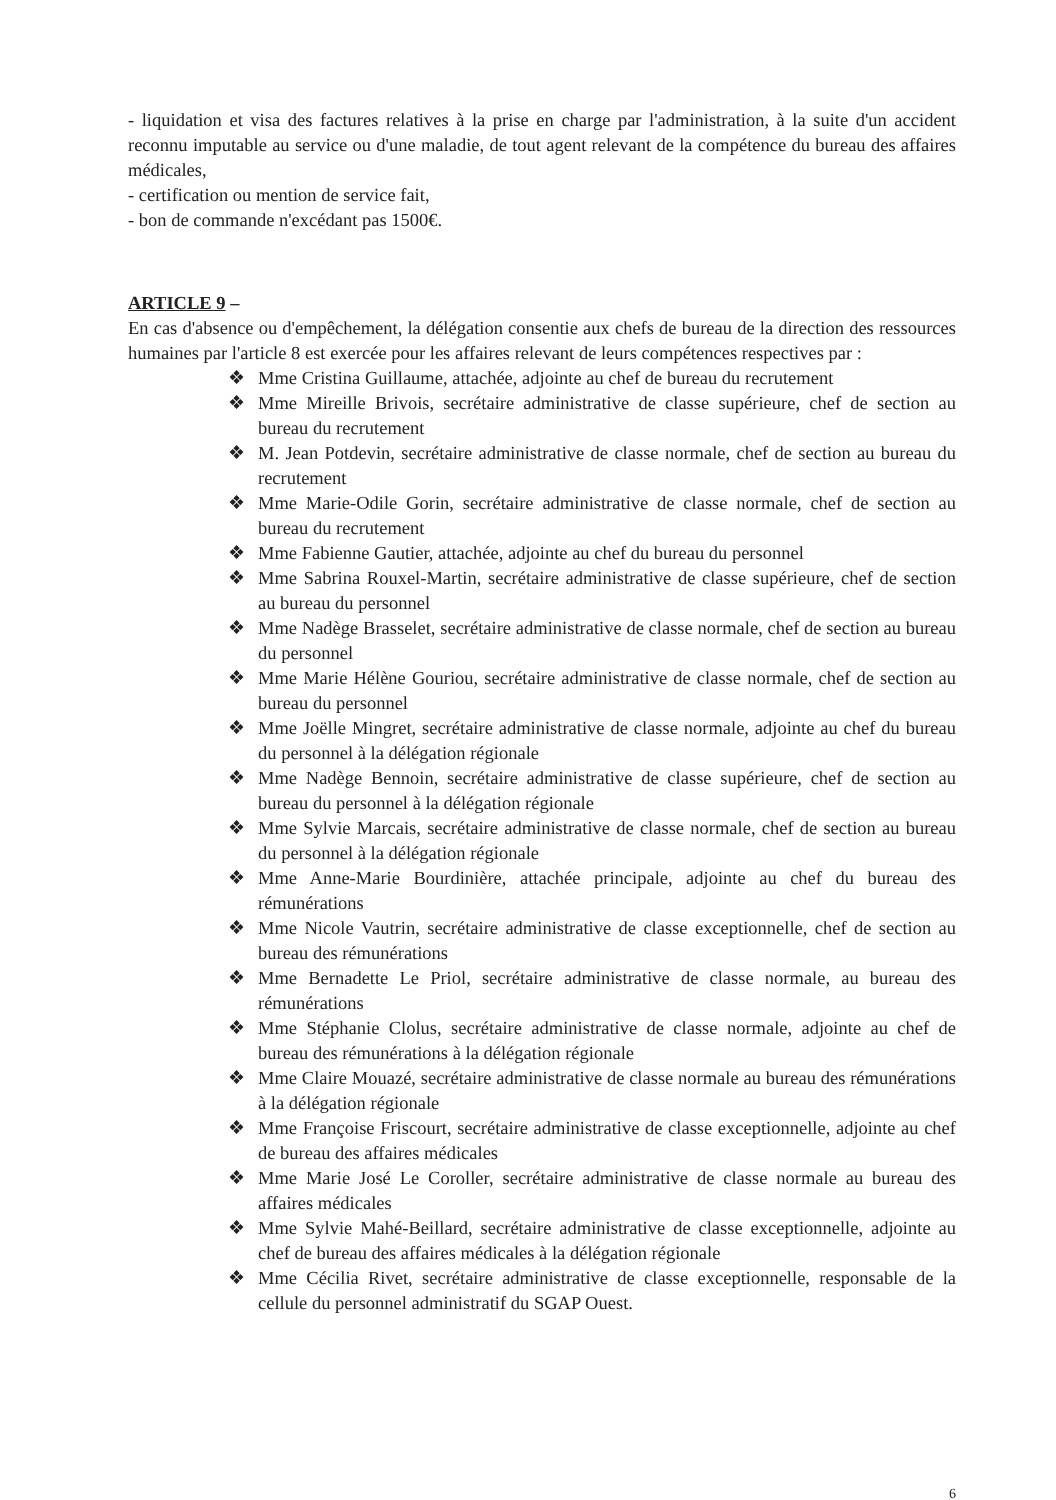- liquidation et visa des factures relatives à la prise en charge par l'administration, à la suite d'un accident reconnu imputable au service ou d'une maladie, de tout agent relevant de la compétence du bureau des affaires médicales,
- certification ou mention de service fait,
- bon de commande n'excédant pas 1500€.
ARTICLE 9 –
En cas d'absence ou d'empêchement, la délégation consentie aux chefs de bureau de la direction des ressources humaines par l'article 8 est exercée pour les affaires relevant de leurs compétences respectives par :
❖ Mme Cristina Guillaume, attachée, adjointe au chef de bureau du recrutement
❖ Mme Mireille Brivois, secrétaire administrative de classe supérieure, chef de section au bureau du recrutement
❖ M. Jean Potdevin, secrétaire administrative de classe normale, chef de section au bureau du recrutement
❖ Mme Marie-Odile Gorin, secrétaire administrative de classe normale, chef de section au bureau du recrutement
❖ Mme Fabienne Gautier, attachée, adjointe au chef du bureau du personnel
❖ Mme Sabrina Rouxel-Martin, secrétaire administrative de classe supérieure, chef de section au bureau du personnel
❖ Mme Nadège Brasselet, secrétaire administrative de classe normale, chef de section au bureau du personnel
❖ Mme Marie Hélène Gouriou, secrétaire administrative de classe normale, chef de section au bureau du personnel
❖ Mme Joëlle Mingret, secrétaire administrative de classe normale, adjointe au chef du bureau du personnel à la délégation régionale
❖ Mme Nadège Bennoin, secrétaire administrative de classe supérieure, chef de section au bureau du personnel à la délégation régionale
❖ Mme Sylvie Marcais, secrétaire administrative de classe normale, chef de section au bureau du personnel à la délégation régionale
❖ Mme Anne-Marie Bourdinière, attachée principale, adjointe au chef du bureau des rémunérations
❖ Mme Nicole Vautrin, secrétaire administrative de classe exceptionnelle, chef de section au bureau des rémunérations
❖ Mme Bernadette Le Priol, secrétaire administrative de classe normale, au bureau des rémunérations
❖ Mme Stéphanie Clolus, secrétaire administrative de classe normale, adjointe au chef de bureau des rémunérations à la délégation régionale
❖ Mme Claire Mouazé, secrétaire administrative de classe normale au bureau des rémunérations à la délégation régionale
❖ Mme Françoise Friscourt, secrétaire administrative de classe exceptionnelle, adjointe au chef de bureau des affaires médicales
❖ Mme Marie José Le Coroller, secrétaire administrative de classe normale au bureau des affaires médicales
❖ Mme Sylvie Mahé-Beillard, secrétaire administrative de classe exceptionnelle, adjointe au chef de bureau des affaires médicales à la délégation régionale
❖ Mme Cécilia Rivet, secrétaire administrative de classe exceptionnelle, responsable de la cellule du personnel administratif du SGAP Ouest.
6